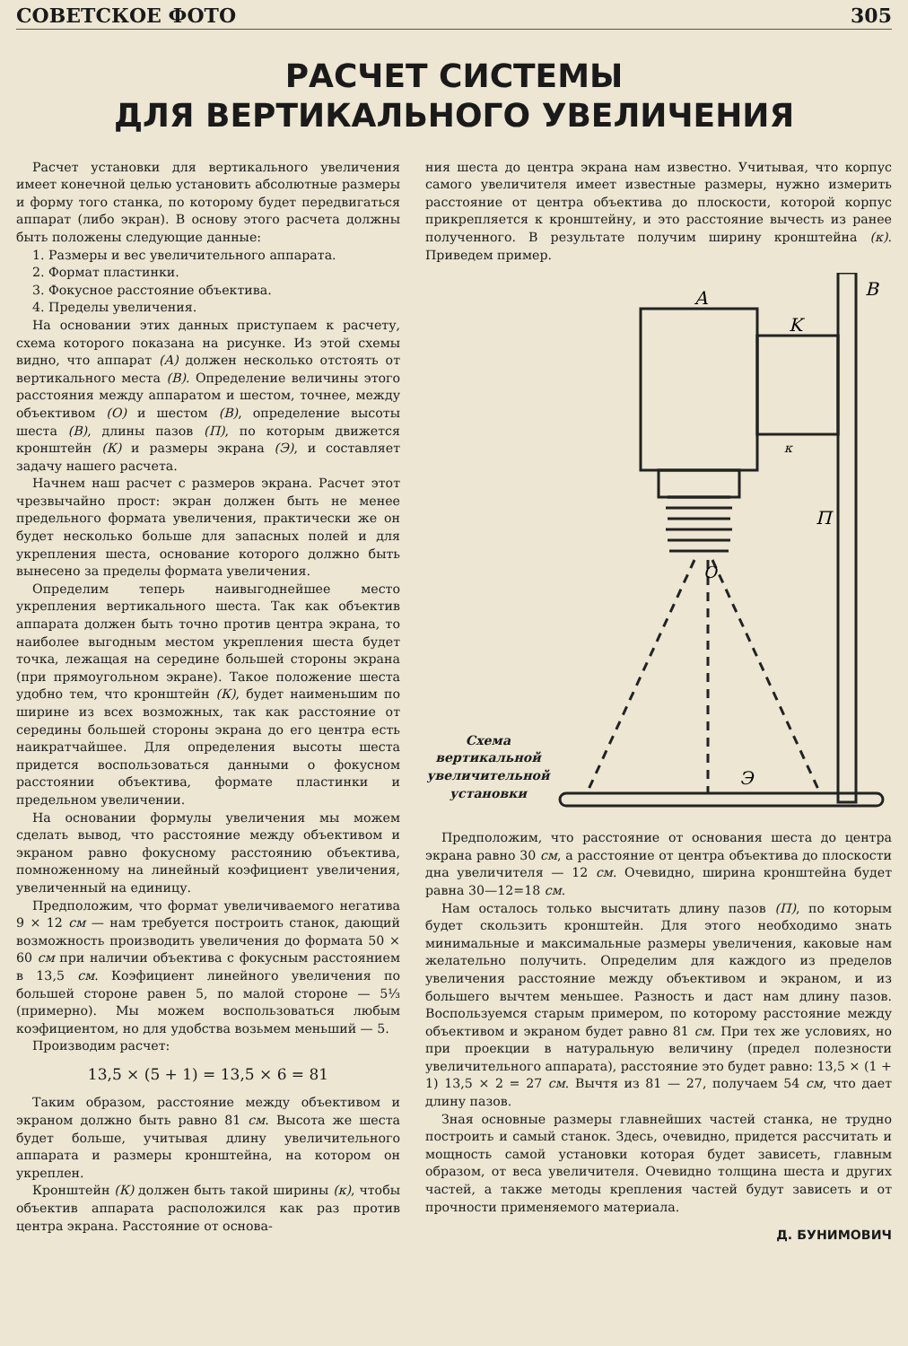СОВЕТСКОЕ ФОТО 305
РАСЧЕТ СИСТЕМЫ
ДЛЯ ВЕРТИКАЛЬНОГО УВЕЛИЧЕНИЯ
Расчет установки для вертикального увеличения имеет конечной целью установить абсолютные размеры и форму того станка, по которому будет передвигаться аппарат (либо экран). В основу этого расчета должны быть положены следующие данные:
1. Размеры и вес увеличительного аппарата.
2. Формат пластинки.
3. Фокусное расстояние объектива.
4. Пределы увеличения.
На основании этих данных приступаем к расчету, схема которого показана на рисунке. Из этой схемы видно, что аппарат (А) должен несколько отстоять от вертикального места (В). Определение величины этого расстояния между аппаратом и шестом, точнее, между объективом (О) и шестом (В), определение высоты шеста (В), длины пазов (П), по которым движется кронштейн (К) и размеры экрана (Э), и составляет задачу нашего расчета.
Начнем наш расчет с размеров экрана. Расчет этот чрезвычайно прост: экран должен быть не менее предельного формата увеличения, практически же он будет несколько больше для запасных полей и для укрепления шеста, основание которого должно быть вынесено за пределы формата увеличения.
Определим теперь наивыгоднейшее место укрепления вертикального шеста. Так как объектив аппарата должен быть точно против центра экрана, то наиболее выгодным местом укрепления шеста будет точка, лежащая на середине большей стороны экрана (при прямоугольном экране). Такое положение шеста удобно тем, что кронштейн (К), будет наименьшим по ширине из всех возможных, так как расстояние от середины большей стороны экрана до его центра есть наикратчайшее. Для определения высоты шеста придется воспользоваться данными о фокусном расстоянии объектива, формате пластинки и предельном увеличении.
На основании формулы увеличения мы можем сделать вывод, что расстояние между объективом и экраном равно фокусному расстоянию объектива, помноженному на линейный коэфициент увеличения, увеличенный на единицу.
Предположим, что формат увеличиваемого негатива 9 × 12 см — нам требуется построить станок, дающий возможность производить увеличения до формата 50 × 60 см при наличии объектива с фокусным расстоянием в 13,5 см. Коэфициент линейного увеличения по большей стороне равен 5, по малой стороне — 5⅓ (примерно). Мы можем воспользоваться любым коэфициентом, но для удобства возьмем меньший — 5.
Производим расчет:
13,5 × (5 + 1) = 13,5 × 6 = 81
Таким образом, расстояние между объективом и экраном должно быть равно 81 см. Высота же шеста будет больше, учитывая длину увеличительного аппарата и размеры кронштейна, на котором он укреплен.
Кронштейн (К) должен быть такой ширины (к), чтобы объектив аппарата расположился как раз против центра экрана. Расстояние от основа-
ния шеста до центра экрана нам известно. Учитывая, что корпус самого увеличителя имеет известные размеры, нужно измерить расстояние от центра объектива до плоскости, которой корпус прикрепляется к кронштейну, и это расстояние вычесть из ранее полученного. В результате получим ширину кронштейна (к). Приведем пример.
Схема вертикальной увеличительной установки
A
B
K
к
П
O
Э
Предположим, что расстояние от основания шеста до центра экрана равно 30 см, а расстояние от центра объектива до плоскости дна увеличителя — 12 см. Очевидно, ширина кронштейна будет равна 30—12=18 см.
Нам осталось только высчитать длину пазов (П), по которым будет скользить кронштейн. Для этого необходимо знать минимальные и максимальные размеры увеличения, каковые нам желательно получить. Определим для каждого из пределов увеличения расстояние между объективом и экраном, и из большего вычтем меньшее. Разность и даст нам длину пазов. Воспользуемся старым примером, по которому расстояние между объективом и экраном будет равно 81 см. При тех же условиях, но при проекции в натуральную величину (предел полезности увеличительного аппарата), расстояние это будет равно: 13,5 × (1 + 1) 13,5 × 2 = 27 см. Вычтя из 81 — 27, получаем 54 см, что дает длину пазов.
Зная основные размеры главнейших частей станка, не трудно построить и самый станок. Здесь, очевидно, придется рассчитать и мощность самой установки которая будет зависеть, главным образом, от веса увеличителя. Очевидно толщина шеста и других частей, а также методы крепления частей будут зависеть и от прочности применяемого материала.
Д. БУНИМОВИЧ